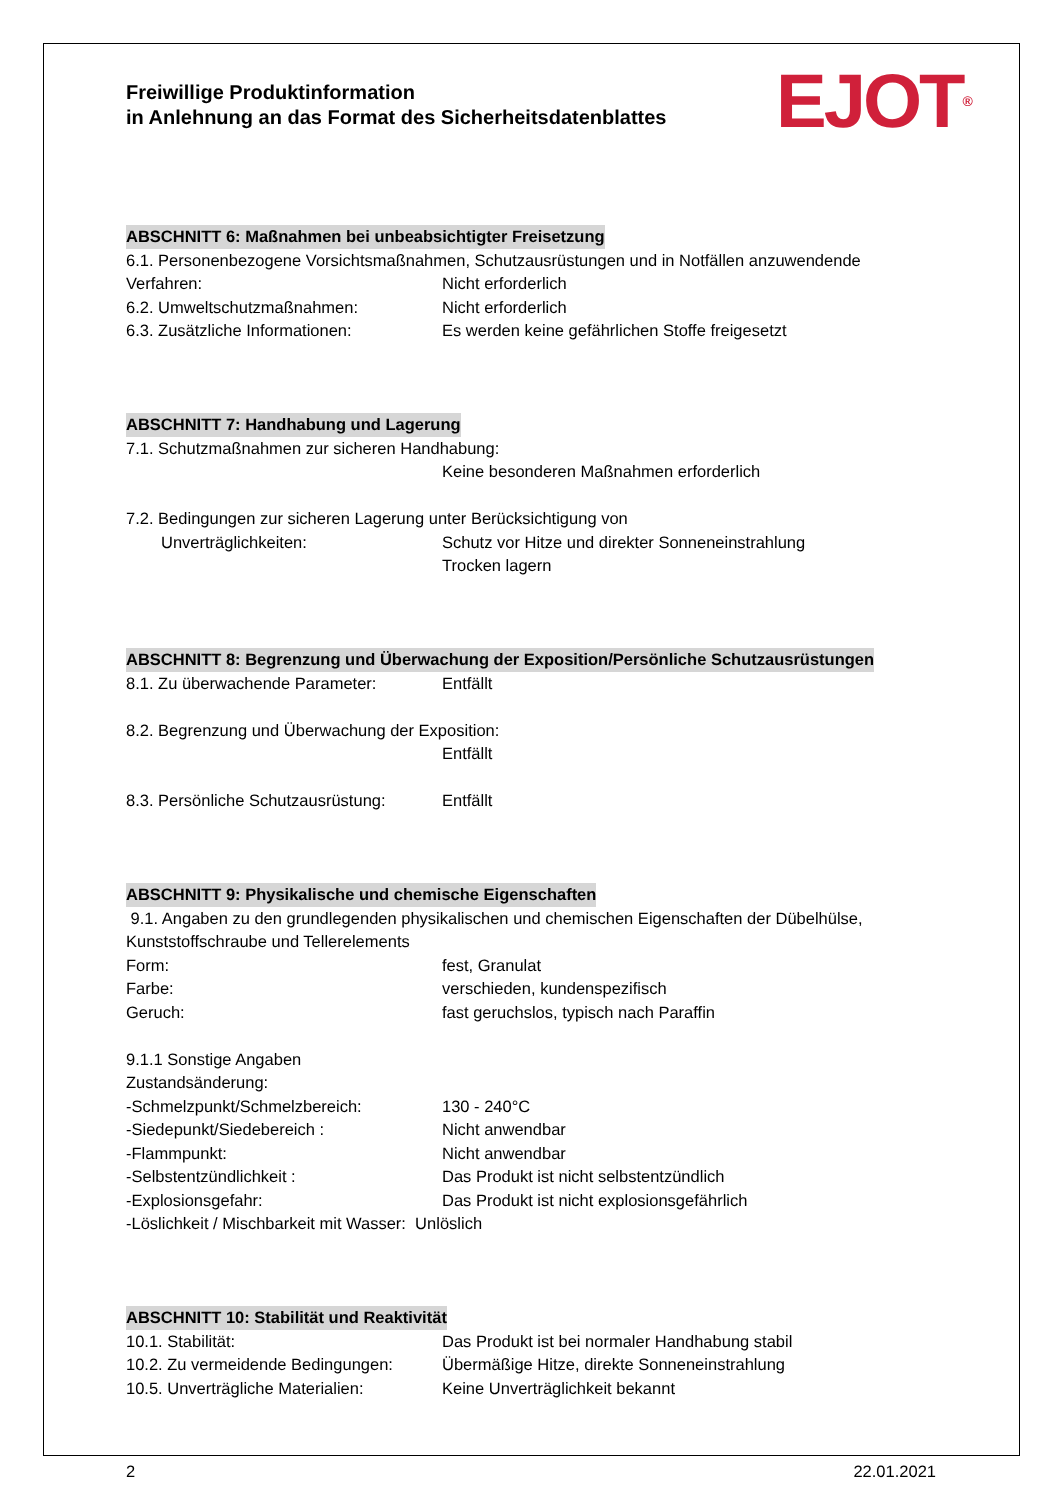EJOT<sup>®</sup>
Freiwillige Produktinformation
in Anlehnung an das Format des Sicherheitsdatenblattes
ABSCHNITT 6: Maßnahmen bei unbeabsichtigter Freisetzung
6.1. Personenbezogene Vorsichtsmaßnahmen, Schutzausrüstungen und in Notfällen anzuwendende
Verfahren: Nicht erforderlich
6.2. Umweltschutzmaßnahmen: Nicht erforderlich
6.3. Zusätzliche Informationen: Es werden keine gefährlichen Stoffe freigesetzt
ABSCHNITT 7: Handhabung und Lagerung
7.1. Schutzmaßnahmen zur sicheren Handhabung:
Keine besonderen Maßnahmen erforderlich
7.2. Bedingungen zur sicheren Lagerung unter Berücksichtigung von
Unverträglichkeiten: Schutz vor Hitze und direkter Sonneneinstrahlung
Trocken lagern
ABSCHNITT 8: Begrenzung und Überwachung der Exposition/Persönliche Schutzausrüstungen
8.1. Zu überwachende Parameter: Entfällt
8.2. Begrenzung und Überwachung der Exposition:
Entfällt
8.3. Persönliche Schutzausrüstung: Entfällt
ABSCHNITT 9: Physikalische und chemische Eigenschaften
9.1. Angaben zu den grundlegenden physikalischen und chemischen Eigenschaften der Dübelhülse, Kunststoffschraube und Tellerelements
Form: fest, Granulat
Farbe: verschieden, kundenspezifisch
Geruch: fast geruchslos, typisch nach Paraffin
9.1.1 Sonstige Angaben
Zustandsänderung:
-Schmelzpunkt/Schmelzbereich: 130 - 240°C
-Siedepunkt/Siedebereich : Nicht anwendbar
-Flammpunkt: Nicht anwendbar
-Selbstentzündlichkeit : Das Produkt ist nicht selbstentzündlich
-Explosionsgefahr: Das Produkt ist nicht explosionsgefährlich
-Löslichkeit / Mischbarkeit mit Wasser: Unlöslich
ABSCHNITT 10: Stabilität und Reaktivität
10.1. Stabilität: Das Produkt ist bei normaler Handhabung stabil
10.2. Zu vermeidende Bedingungen: Übermäßige Hitze, direkte Sonneneinstrahlung
10.5. Unverträgliche Materialien: Keine Unverträglichkeit bekannt
2 22.01.2021